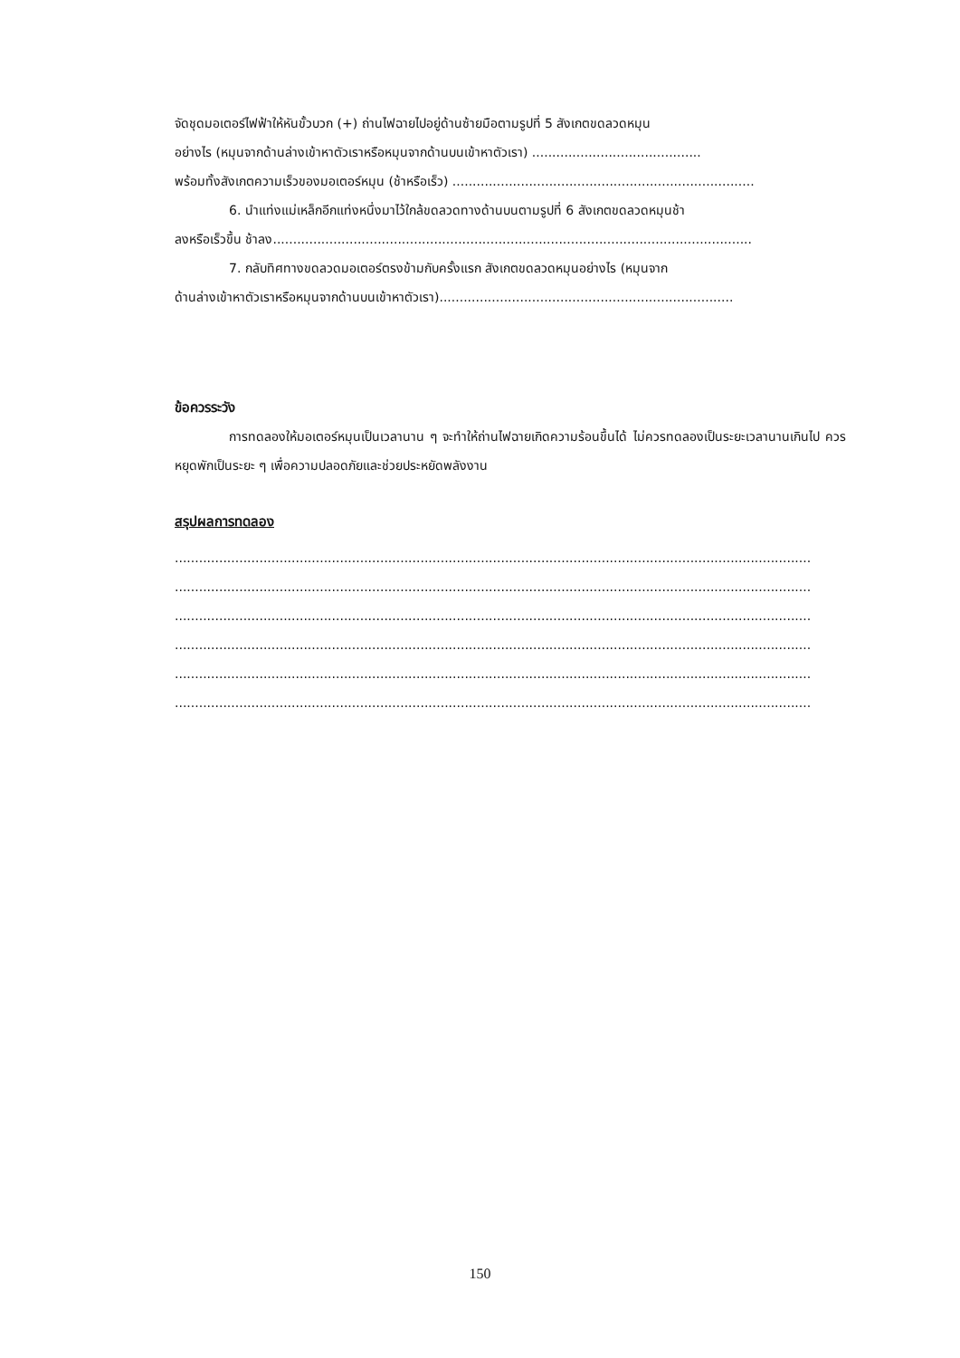จัดชุดมอเตอร์ไฟฟ้าให้หันขั้วบวก (+) ถ่านไฟฉายไปอยู่ด้านซ้ายมือตามรูปที่ 5 สังเกตขดลวดหมุน
อย่างไร (หมุนจากด้านล่างเข้าหาตัวเราหรือหมุนจากด้านบนเข้าหาตัวเรา) ..........................................
พร้อมทั้งสังเกตความเร็วของมอเตอร์หมุน (ช้าหรือเร็ว) ...........................................................................
6. นำแท่งแม่เหล็กอีกแท่งหนึ่งมาไว้ใกล้ขดลวดทางด้านบนตามรูปที่ 6 สังเกตขดลวดหมุนช้า
ลงหรือเร็วขึ้น ช้าลง.......................................................................................................................
7. กลับทิศทางขดลวดมอเตอร์ตรงข้ามกับครั้งแรก สังเกตขดลวดหมุนอย่างไร (หมุนจาก
ด้านล่างเข้าหาตัวเราหรือหมุนจากด้านบนเข้าหาตัวเรา).........................................................................
ข้อควรระวัง
การทดลองให้มอเตอร์หมุนเป็นเวลานาน ๆ จะทำให้ถ่านไฟฉายเกิดความร้อนขึ้นได้ ไม่ควรทดลองเป็นระยะเวลานานเกินไป ควรหยุดพักเป็นระยะ ๆ เพื่อความปลอดภัยและช่วยประหยัดพลังงาน
สรุปผลการทดลอง
..............................................................................................................................................................
..............................................................................................................................................................
..............................................................................................................................................................
..............................................................................................................................................................
..............................................................................................................................................................
..............................................................................................................................................................
150